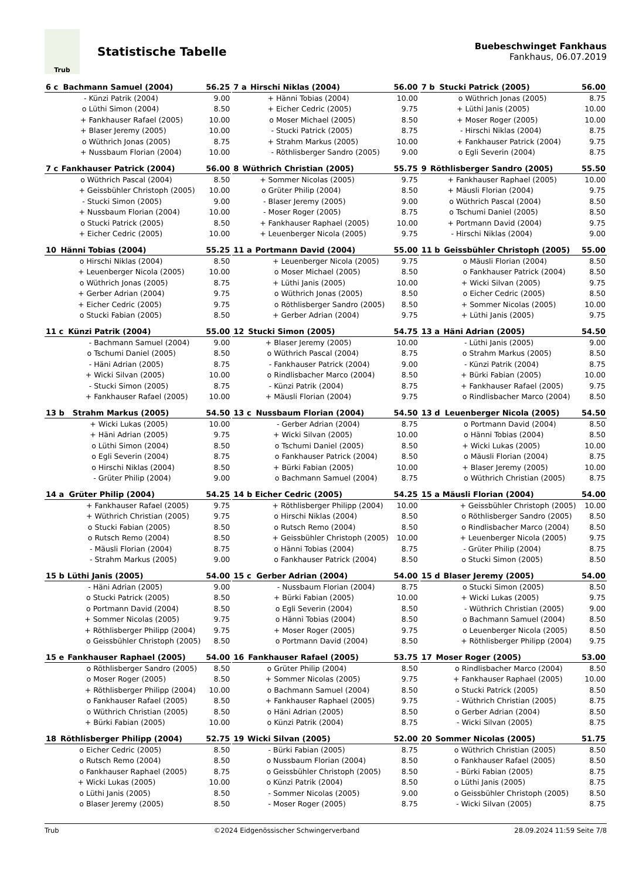Trub
Statistische Tabelle
Buebeschwinget Fankhaus
Fankhaus, 06.07.2019
| 6 c | Bachmann Samuel (2004) | | 56.25 |
| --- | --- | --- | --- |
| | - | Künzi Patrik (2004) | 9.00 |
| | o | Lüthi Simon (2004) | 8.50 |
| | + | Fankhauser Rafael (2005) | 10.00 |
| | + | Blaser Jeremy (2005) | 10.00 |
| | o | Wüthrich Jonas (2005) | 8.75 |
| | + | Nussbaum Florian (2004) | 10.00 |
| 7 a | Hirschi Niklas (2004) | | 56.00 |
| --- | --- | --- | --- |
| | + | Hänni Tobias (2004) | 10.00 |
| | + | Eicher Cedric (2005) | 9.75 |
| | o | Moser Michael (2005) | 8.50 |
| | - | Stucki Patrick (2005) | 8.75 |
| | + | Strahm Markus (2005) | 10.00 |
| | - | Röthlisberger Sandro (2005) | 9.00 |
| 7 b | Stucki Patrick (2005) | | 56.00 |
| --- | --- | --- | --- |
| | o | Wüthrich Jonas (2005) | 8.75 |
| | + | Lüthi Janis (2005) | 10.00 |
| | + | Moser Roger (2005) | 10.00 |
| | - | Hirschi Niklas (2004) | 8.75 |
| | + | Fankhauser Patrick (2004) | 9.75 |
| | o | Egli Severin (2004) | 8.75 |
| 7 c | Fankhauser Patrick (2004) | | 56.00 |
| --- | --- | --- | --- |
| | o | Wüthrich Pascal (2004) | 8.50 |
| | + | Geissbühler Christoph (2005) | 10.00 |
| | - | Stucki Simon (2005) | 9.00 |
| | + | Nussbaum Florian (2004) | 10.00 |
| | o | Stucki Patrick (2005) | 8.50 |
| | + | Eicher Cedric (2005) | 10.00 |
| 8 | Wüthrich Christian (2005) | | 55.75 |
| --- | --- | --- | --- |
| | + | Sommer Nicolas (2005) | 9.75 |
| | o | Grüter Philip (2004) | 8.50 |
| | - | Blaser Jeremy (2005) | 9.00 |
| | - | Moser Roger (2005) | 8.75 |
| | + | Fankhauser Raphael (2005) | 10.00 |
| | + | Leuenberger Nicola (2005) | 9.75 |
| 9 | Röthlisberger Sandro (2005) | | 55.50 |
| --- | --- | --- | --- |
| | + | Fankhauser Raphael (2005) | 10.00 |
| | + | Mäusli Florian (2004) | 9.75 |
| | o | Wüthrich Pascal (2004) | 8.50 |
| | o | Tschumi Daniel (2005) | 8.50 |
| | + | Portmann David (2004) | 9.75 |
| | - | Hirschi Niklas (2004) | 9.00 |
| 10 | Hänni Tobias (2004) | | 55.25 |
| --- | --- | --- | --- |
| | o | Hirschi Niklas (2004) | 8.50 |
| | + | Leuenberger Nicola (2005) | 10.00 |
| | o | Wüthrich Jonas (2005) | 8.75 |
| | + | Gerber Adrian (2004) | 9.75 |
| | + | Eicher Cedric (2005) | 9.75 |
| | o | Stucki Fabian (2005) | 8.50 |
| 11 a | Portmann David (2004) | | 55.00 |
| --- | --- | --- | --- |
| | + | Leuenberger Nicola (2005) | 9.75 |
| | o | Moser Michael (2005) | 8.50 |
| | + | Lüthi Janis (2005) | 10.00 |
| | o | Wüthrich Jonas (2005) | 8.50 |
| | o | Röthlisberger Sandro (2005) | 8.50 |
| | + | Gerber Adrian (2004) | 9.75 |
| 11 b | Geissbühler Christoph (2005) | | 55.00 |
| --- | --- | --- | --- |
| | o | Mäusli Florian (2004) | 8.50 |
| | o | Fankhauser Patrick (2004) | 8.50 |
| | + | Wicki Silvan (2005) | 9.75 |
| | o | Eicher Cedric (2005) | 8.50 |
| | + | Sommer Nicolas (2005) | 10.00 |
| | + | Lüthi Janis (2005) | 9.75 |
| 11 c | Künzi Patrik (2004) | | 55.00 |
| --- | --- | --- | --- |
| | - | Bachmann Samuel (2004) | 9.00 |
| | o | Tschumi Daniel (2005) | 8.50 |
| | - | Häni Adrian (2005) | 8.75 |
| | + | Wicki Silvan (2005) | 10.00 |
| | - | Stucki Simon (2005) | 8.75 |
| | + | Fankhauser Rafael (2005) | 10.00 |
| 12 | Stucki Simon (2005) | | 54.75 |
| --- | --- | --- | --- |
| | + | Blaser Jeremy (2005) | 10.00 |
| | o | Wüthrich Pascal (2004) | 8.75 |
| | - | Fankhauser Patrick (2004) | 9.00 |
| | o | Rindlisbacher Marco (2004) | 8.50 |
| | - | Künzi Patrik (2004) | 8.75 |
| | + | Mäusli Florian (2004) | 9.75 |
| 13 a | Häni Adrian (2005) | | 54.50 |
| --- | --- | --- | --- |
| | - | Lüthi Janis (2005) | 9.00 |
| | o | Strahm Markus (2005) | 8.50 |
| | - | Künzi Patrik (2004) | 8.75 |
| | + | Bürki Fabian (2005) | 10.00 |
| | + | Fankhauser Rafael (2005) | 9.75 |
| | o | Rindlisbacher Marco (2004) | 8.50 |
| 13 b | Strahm Markus (2005) | | 54.50 |
| --- | --- | --- | --- |
| | + | Wicki Lukas (2005) | 10.00 |
| | + | Häni Adrian (2005) | 9.75 |
| | o | Lüthi Simon (2004) | 8.50 |
| | o | Egli Severin (2004) | 8.75 |
| | o | Hirschi Niklas (2004) | 8.50 |
| | - | Grüter Philip (2004) | 9.00 |
| 13 c | Nussbaum Florian (2004) | | 54.50 |
| --- | --- | --- | --- |
| | - | Gerber Adrian (2004) | 8.75 |
| | + | Wicki Silvan (2005) | 10.00 |
| | o | Tschumi Daniel (2005) | 8.50 |
| | o | Fankhauser Patrick (2004) | 8.50 |
| | + | Bürki Fabian (2005) | 10.00 |
| | o | Bachmann Samuel (2004) | 8.75 |
| 13 d | Leuenberger Nicola (2005) | | 54.50 |
| --- | --- | --- | --- |
| | o | Portmann David (2004) | 8.50 |
| | o | Hänni Tobias (2004) | 8.50 |
| | + | Wicki Lukas (2005) | 10.00 |
| | o | Mäusli Florian (2004) | 8.75 |
| | + | Blaser Jeremy (2005) | 10.00 |
| | o | Wüthrich Christian (2005) | 8.75 |
| 14 a | Grüter Philip (2004) | | 54.25 |
| --- | --- | --- | --- |
| | + | Fankhauser Rafael (2005) | 9.75 |
| | + | Wüthrich Christian (2005) | 9.75 |
| | o | Stucki Fabian (2005) | 8.50 |
| | o | Rutsch Remo (2004) | 8.50 |
| | - | Mäusli Florian (2004) | 8.75 |
| | - | Strahm Markus (2005) | 9.00 |
| 14 b | Eicher Cedric (2005) | | 54.25 |
| --- | --- | --- | --- |
| | + | Röthlisberger Philipp (2004) | 10.00 |
| | o | Hirschi Niklas (2004) | 8.50 |
| | o | Rutsch Remo (2004) | 8.50 |
| | + | Geissbühler Christoph (2005) | 10.00 |
| | o | Hänni Tobias (2004) | 8.75 |
| | o | Fankhauser Patrick (2004) | 8.50 |
| 15 a | Mäusli Florian (2004) | | 54.00 |
| --- | --- | --- | --- |
| | + | Geissbühler Christoph (2005) | 10.00 |
| | o | Röthlisberger Sandro (2005) | 8.50 |
| | o | Rindlisbacher Marco (2004) | 8.50 |
| | + | Leuenberger Nicola (2005) | 9.75 |
| | - | Grüter Philip (2004) | 8.75 |
| | o | Stucki Simon (2005) | 8.50 |
| 15 b | Lüthi Janis (2005) | | 54.00 |
| --- | --- | --- | --- |
| | - | Häni Adrian (2005) | 9.00 |
| | o | Stucki Patrick (2005) | 8.50 |
| | o | Portmann David (2004) | 8.50 |
| | + | Sommer Nicolas (2005) | 9.75 |
| | + | Röthlisberger Philipp (2004) | 9.75 |
| | o | Geissbühler Christoph (2005) | 8.50 |
| 15 c | Gerber Adrian (2004) | | 54.00 |
| --- | --- | --- | --- |
| | - | Nussbaum Florian (2004) | 8.75 |
| | + | Bürki Fabian (2005) | 10.00 |
| | o | Egli Severin (2004) | 8.50 |
| | o | Hänni Tobias (2004) | 8.50 |
| | + | Moser Roger (2005) | 9.75 |
| | o | Portmann David (2004) | 8.50 |
| 15 d | Blaser Jeremy (2005) | | 54.00 |
| --- | --- | --- | --- |
| | o | Stucki Simon (2005) | 8.50 |
| | + | Wicki Lukas (2005) | 9.75 |
| | - | Wüthrich Christian (2005) | 9.00 |
| | o | Bachmann Samuel (2004) | 8.50 |
| | o | Leuenberger Nicola (2005) | 8.50 |
| | + | Röthlisberger Philipp (2004) | 9.75 |
| 15 e | Fankhauser Raphael (2005) | | 54.00 |
| --- | --- | --- | --- |
| | o | Röthlisberger Sandro (2005) | 8.50 |
| | o | Moser Roger (2005) | 8.50 |
| | + | Röthlisberger Philipp (2004) | 10.00 |
| | o | Fankhauser Rafael (2005) | 8.50 |
| | o | Wüthrich Christian (2005) | 8.50 |
| | + | Bürki Fabian (2005) | 10.00 |
| 16 | Fankhauser Rafael (2005) | | 53.75 |
| --- | --- | --- | --- |
| | o | Grüter Philip (2004) | 8.50 |
| | + | Sommer Nicolas (2005) | 9.75 |
| | o | Bachmann Samuel (2004) | 8.50 |
| | + | Fankhauser Raphael (2005) | 9.75 |
| | o | Häni Adrian (2005) | 8.50 |
| | o | Künzi Patrik (2004) | 8.75 |
| 17 | Moser Roger (2005) | | 53.00 |
| --- | --- | --- | --- |
| | o | Rindlisbacher Marco (2004) | 8.50 |
| | + | Fankhauser Raphael (2005) | 10.00 |
| | o | Stucki Patrick (2005) | 8.50 |
| | - | Wüthrich Christian (2005) | 8.75 |
| | o | Gerber Adrian (2004) | 8.50 |
| | - | Wicki Silvan (2005) | 8.75 |
| 18 | Röthlisberger Philipp (2004) | | 52.75 |
| --- | --- | --- | --- |
| | o | Eicher Cedric (2005) | 8.50 |
| | o | Rutsch Remo (2004) | 8.50 |
| | o | Fankhauser Raphael (2005) | 8.75 |
| | + | Wicki Lukas (2005) | 10.00 |
| | o | Lüthi Janis (2005) | 8.50 |
| | o | Blaser Jeremy (2005) | 8.50 |
| 19 | Wicki Silvan (2005) | | 52.00 |
| --- | --- | --- | --- |
| | - | Bürki Fabian (2005) | 8.75 |
| | o | Nussbaum Florian (2004) | 8.50 |
| | o | Geissbühler Christoph (2005) | 8.50 |
| | o | Künzi Patrik (2004) | 8.50 |
| | - | Sommer Nicolas (2005) | 9.00 |
| | - | Moser Roger (2005) | 8.75 |
| 20 | Sommer Nicolas (2005) | | 51.75 |
| --- | --- | --- | --- |
| | o | Wüthrich Christian (2005) | 8.50 |
| | o | Fankhauser Rafael (2005) | 8.50 |
| | - | Bürki Fabian (2005) | 8.75 |
| | o | Lüthi Janis (2005) | 8.75 |
| | o | Geissbühler Christoph (2005) | 8.50 |
| | - | Wicki Silvan (2005) | 8.75 |
Trub ©2024 Eidgenössischer Schwingerverband 28.09.2024 11:59 Seite 7/8